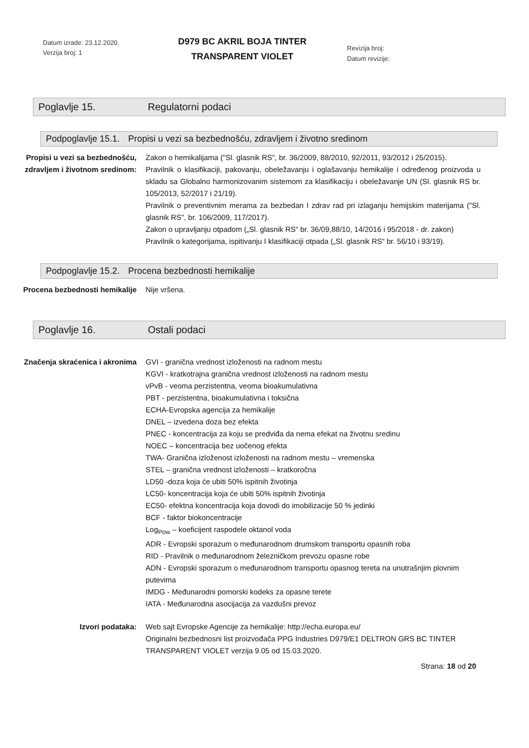Datum izrade: 23.12.2020.
Verzija broj: 1
D979 BC AKRIL BOJA TINTER
TRANSPARENT VIOLET
Revizija broj:
Datum revizije:
Poglavlje 15. Regulatorni podaci
Podpoglavlje 15.1. Propisi u vezi sa bezbednošću, zdravljem i životno sredinom
Propisi u vezi sa bezbednošću, zdravljem i životnom sredinom:
Zakon o hemikalijama ("Sl. glasnik RS", br. 36/2009, 88/2010, 92/2011, 93/2012 i 25/2015).
Pravilnik o klasifikaciji, pakovanju, obeležavanju i oglašavanju hemikalije i određenog proizvoda u skladu sa Globalno harmonizovanim sistemom za klasifikaciju i obeležavanje UN (Sl. glasnik RS br. 105/2013, 52/2017 i 21/19).
Pravilnik o preventivnim merama za bezbedan I zdrav rad pri izlaganju hemijskim materijama ("Sl. glasnik RS", br. 106/2009, 117/2017).
Zakon o upravljanju otpadom („Sl. glasnik RS“ br. 36/09,88/10, 14/2016 i 95/2018 - dr. zakon)
Pravilnik o kategorijama, ispitivanju I klasifikaciji otpada („Sl. glasnik RS“ br. 56/10 i 93/19).
Podpoglavlje 15.2. Procena bezbednosti hemikalije
Procena bezbednosti hemikalije Nije vršena.
Poglavlje 16. Ostali podaci
Značenja skraćenica i akronima GVI - granična vrednost izloženosti na radnom mestu
KGVI - kratkotrajna granična vrednost izloženosti na radnom mestu
vPvB - veoma perzistentna, veoma bioakumulativna
PBT - perzistentna, bioakumulativna i toksična
ECHA-Evropska agencija za hemikalije
DNEL – izvedena doza bez efekta
PNEC - koncentracija za koju se predviđa da nema efekat na životnu sredinu
NOEC – koncentracija bez uočenog efekta
TWA- Granična izloženost izloženosti na radnom mestu – vremenska
STEL – granična vrednost izloženosti – kratkoročna
LD50 -doza koja će ubiti 50% ispitnih životinja
LC50- koncentracija koja će ubiti 50% ispitnih životinja
EC50- efektna koncentracija koja dovodi do imobilizacije 50 % jedinki
BCF - faktor biokoncentracije
Log<sub>Pow</sub> – koeficijent raspodele oktanol voda
ADR - Evropski sporazum o međunarodnom drumskom transportu opasnih roba
RID - Pravilnik o međunarodnom železničkom prevozu opasne robe
ADN - Evropski sporazum o međunarodnom transportu opasnog tereta na unutrašnjim plovnim putevima
IMDG - Međunarodni pomorski kodeks za opasne terete
IATA - Međunarodna asocijacija za vazdušni prevoz
Izvori podataka: Web sajt Evropske Agencije za hemikalije: http://echa.europa.eu/
Originalni bezbednosni list proizvođača PPG Industries D979/E1 DELTRON GRS BC TINTER TRANSPARENT VIOLET verzija 9.05 od 15.03.2020.
Strana: 18 od 20